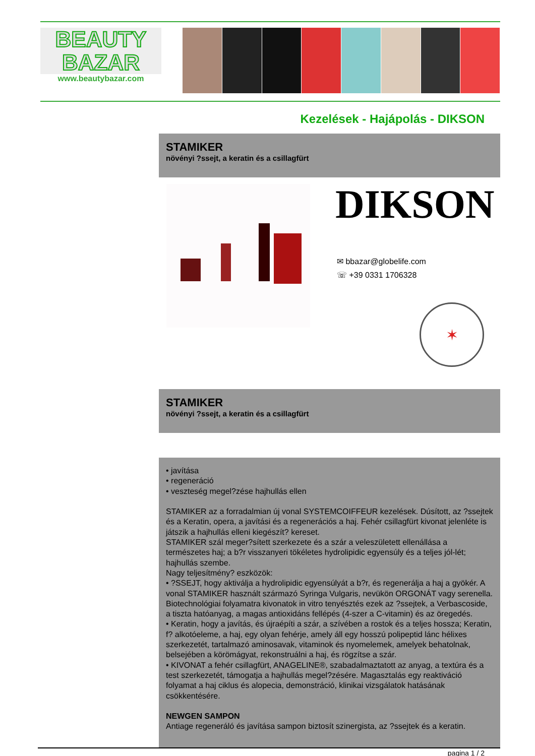BEAUTY
BAZAR
www.beautybazar.com
Kezelések - Hajápolás - DIKSON
STAMIKER
növényi ?ssejt, a keratin és a csillagfürt
DIKSON
✉ bbazar@globelife.com
☏ +39 0331 1706328
✶
STAMIKER
növényi ?ssejt, a keratin és a csillagfürt
• javítása
• regeneráció
• veszteség megel?zése hajhullás ellen
STAMIKER az a forradalmian új vonal SYSTEMCOIFFEUR kezelések. Dúsított, az ?ssejtek és a Keratin, opera, a javítási és a regenerációs a haj. Fehér csillagfürt kivonat jelenléte is játszik a hajhullás elleni kiegészít? kereset.
STAMIKER szál meger?sített szerkezete és a szár a veleszületett ellenállása a természetes haj; a b?r visszanyeri tökéletes hydrolipidic egyensúly és a teljes jól-lét; hajhullás szembe.
Nagy teljesítmény? eszközök:
• ?SSEJT, hogy aktiválja a hydrolipidic egyensúlyát a b?r, és regenerálja a haj a gyökér. A vonal STAMIKER használt származó Syringa Vulgaris, nevükön ORGONÁT vagy serenella. Biotechnológiai folyamatra kivonatok in vitro tenyésztés ezek az ?ssejtek, a Verbascoside, a tiszta hatóanyag, a magas antioxidáns fellépés (4-szer a C-vitamin) és az öregedés.
• Keratin, hogy a javítás, és újraépíti a szár, a szívében a rostok és a teljes hossza; Keratin, f? alkotóeleme, a haj, egy olyan fehérje, amely áll egy hosszú polipeptid lánc hélixes szerkezetét, tartalmazó aminosavak, vitaminok és nyomelemek, amelyek behatolnak, belsejében a körömágyat, rekonstruálni a haj, és rögzítse a szár.
• KIVONAT a fehér csillagfürt, ANAGELINE®, szabadalmaztatott az anyag, a textúra és a test szerkezetét, támogatja a hajhullás megel?zésére. Magasztalás egy reaktiváció folyamat a haj ciklus és alopecia, demonstráció, klinikai vizsgálatok hatásának csökkentésére.
NEWGEN SAMPON
Antiage regeneráló és javítása sampon biztosít szinergista, az ?ssejtek és a keratin.
pagina 1 / 2